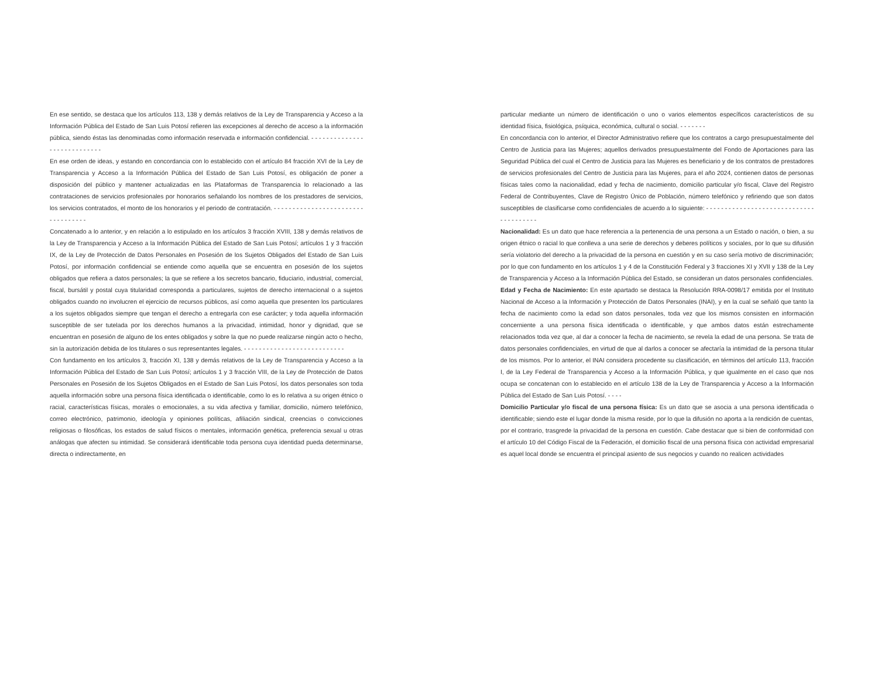En ese sentido, se destaca que los artículos 113, 138 y demás relativos de la Ley de Transparencia y Acceso a la Información Pública del Estado de San Luis Potosí refieren las excepciones al derecho de acceso a la información pública, siendo éstas las denominadas como información reservada e información confidencial. - - - - - - - - - - - - - - - - - - - - - - - - - - - -
En ese orden de ideas, y estando en concordancia con lo establecido con el artículo 84 fracción XVI de la Ley de Transparencia y Acceso a la Información Pública del Estado de San Luis Potosí, es obligación de poner a disposición del público y mantener actualizadas en las Plataformas de Transparencia lo relacionado a las contrataciones de servicios profesionales por honorarios señalando los nombres de los prestadores de servicios, los servicios contratados, el monto de los honorarios y el periodo de contratación. - - - - - - - - - - - - - - - - - - - - - - - - - - - - - - - - - -
Concatenado a lo anterior, y en relación a lo estipulado en los artículos 3 fracción XVIII, 138 y demás relativos de la Ley de Transparencia y Acceso a la Información Pública del Estado de San Luis Potosí; artículos 1 y 3 fracción IX, de la Ley de Protección de Datos Personales en Posesión de los Sujetos Obligados del Estado de San Luis Potosí, por información confidencial se entiende como aquella que se encuentra en posesión de los sujetos obligados que refiera a datos personales; la que se refiere a los secretos bancario, fiduciario, industrial, comercial, fiscal, bursátil y postal cuya titularidad corresponda a particulares, sujetos de derecho internacional o a sujetos obligados cuando no involucren el ejercicio de recursos públicos, así como aquella que presenten los particulares a los sujetos obligados siempre que tengan el derecho a entregarla con ese carácter; y toda aquella información susceptible de ser tutelada por los derechos humanos a la privacidad, intimidad, honor y dignidad, que se encuentran en posesión de alguno de los entes obligados y sobre la que no puede realizarse ningún acto o hecho, sin la autorización debida de los titulares o sus representantes legales. - - - - - - - - - - - - - - - - - - - - - - - - - - -
Con fundamento en los artículos 3, fracción XI, 138 y demás relativos de la Ley de Transparencia y Acceso a la Información Pública del Estado de San Luis Potosí; artículos 1 y 3 fracción VIII, de la Ley de Protección de Datos Personales en Posesión de los Sujetos Obligados en el Estado de San Luis Potosí, los datos personales son toda aquella información sobre una persona física identificada o identificable, como lo es lo relativa a su origen étnico o racial, características físicas, morales o emocionales, a su vida afectiva y familiar, domicilio, número telefónico, correo electrónico, patrimonio, ideología y opiniones políticas, afiliación sindical, creencias o convicciones religiosas o filosóficas, los estados de salud físicos o mentales, información genética, preferencia sexual u otras análogas que afecten su intimidad. Se considerará identificable toda persona cuya identidad pueda determinarse, directa o indirectamente, en
particular mediante un número de identificación o uno o varios elementos específicos característicos de su identidad física, fisiológica, psíquica, económica, cultural o social. - - - - - - -
En concordancia con lo anterior, el Director Administrativo refiere que los contratos a cargo presupuestalmente del Centro de Justicia para las Mujeres; aquellos derivados presupuestalmente del Fondo de Aportaciones para las Seguridad Pública del cual el Centro de Justicia para las Mujeres es beneficiario y de los contratos de prestadores de servicios profesionales del Centro de Justicia para las Mujeres, para el año 2024, contienen datos de personas físicas tales como la nacionalidad, edad y fecha de nacimiento, domicilio particular y/o fiscal, Clave del Registro Federal de Contribuyentes, Clave de Registro Único de Población, número telefónico y refiriendo que son datos susceptibles de clasificarse como confidenciales de acuerdo a lo siguiente: - - - - - - - - - - - - - - - - - - - - - - - - - - - - - - - - - - - - - - -
Nacionalidad: Es un dato que hace referencia a la pertenencia de una persona a un Estado o nación, o bien, a su origen étnico o racial lo que conlleva a una serie de derechos y deberes políticos y sociales, por lo que su difusión sería violatorio del derecho a la privacidad de la persona en cuestión y en su caso sería motivo de discriminación; por lo que con fundamento en los artículos 1 y 4 de la Constitución Federal y 3 fracciones XI y XVII y 138 de la Ley de Transparencia y Acceso a la Información Pública del Estado, se consideran un datos personales confidenciales.
Edad y Fecha de Nacimiento: En este apartado se destaca la Resolución RRA-0098/17 emitida por el Instituto Nacional de Acceso a la Información y Protección de Datos Personales (INAI), y en la cual se señaló que tanto la fecha de nacimiento como la edad son datos personales, toda vez que los mismos consisten en información concerniente a una persona física identificada o identificable, y que ambos datos están estrechamente relacionados toda vez que, al dar a conocer la fecha de nacimiento, se revela la edad de una persona. Se trata de datos personales confidenciales, en virtud de que al darlos a conocer se afectaría la intimidad de la persona titular de los mismos. Por lo anterior, el INAI considera procedente su clasificación, en términos del artículo 113, fracción I, de la Ley Federal de Transparencia y Acceso a la Información Pública, y que igualmente en el caso que nos ocupa se concatenan con lo establecido en el artículo 138 de la Ley de Transparencia y Acceso a la Información Pública del Estado de San Luis Potosí. - - - -
Domicilio Particular y/o fiscal de una persona física: Es un dato que se asocia a una persona identificada o identificable; siendo este el lugar donde la misma reside, por lo que la difusión no aporta a la rendición de cuentas, por el contrario, trasgrede la privacidad de la persona en cuestión. Cabe destacar que si bien de conformidad con el artículo 10 del Código Fiscal de la Federación, el domicilio fiscal de una persona física con actividad empresarial es aquel local donde se encuentra el principal asiento de sus negocios y cuando no realicen actividades